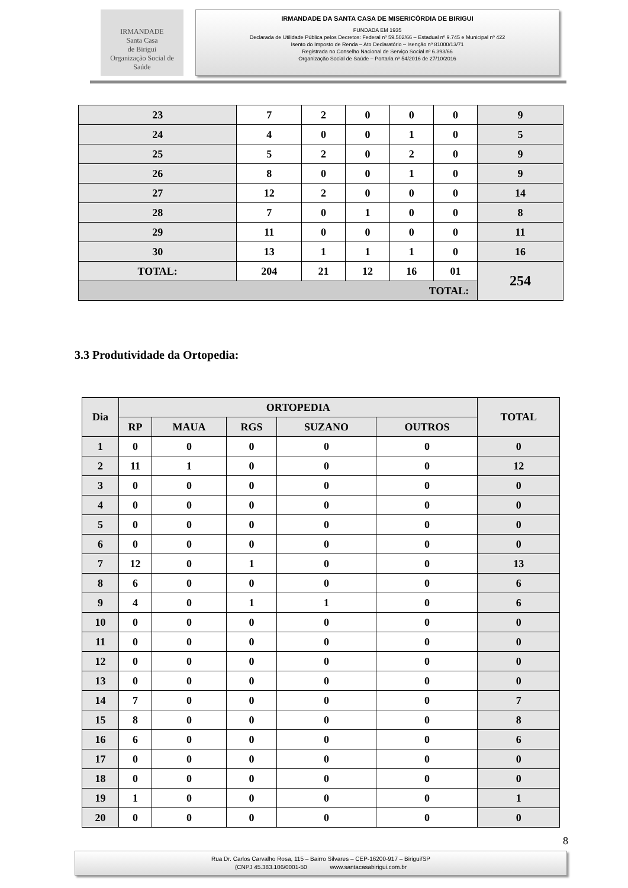IRMANDADE
Santa Casa
de Birigui
Organização Social de Saúde
IRMANDADE DA SANTA CASA DE MISERICÓRDIA DE BIRIGUI
FUNDADA EM 1935
Declarada de Utilidade Pública pelos Decretos: Federal nº 59.502/66 – Estadual nº 9.745 e Municipal nº 422
Isento do Imposto de Renda – Ato Declaratório – Isenção nº 81000/13/71
Registrada no Conselho Nacional de Serviço Social nº 6.393/66
Organização Social de Saúde – Portaria nº 54/2016 de 27/10/2016
| 23 | 7 | 2 | 0 | 0 | 0 | 9 |
| 24 | 4 | 0 | 0 | 1 | 0 | 5 |
| 25 | 5 | 2 | 0 | 2 | 0 | 9 |
| 26 | 8 | 0 | 0 | 1 | 0 | 9 |
| 27 | 12 | 2 | 0 | 0 | 0 | 14 |
| 28 | 7 | 0 | 1 | 0 | 0 | 8 |
| 29 | 11 | 0 | 0 | 0 | 0 | 11 |
| 30 | 13 | 1 | 1 | 1 | 0 | 16 |
| TOTAL: | 204 | 21 | 12 | 16 | 01 | 254 |
| TOTAL: | | | | | | |
3.3 Produtividade da Ortopedia:
| Dia | ORTOPEDIA | | | | | TOTAL |
| --- | --- | --- | --- | --- | --- | --- |
| | RP | MAUA | RGS | SUZANO | OUTROS | |
| 1 | 0 | 0 | 0 | 0 | 0 | 0 |
| 2 | 11 | 1 | 0 | 0 | 0 | 12 |
| 3 | 0 | 0 | 0 | 0 | 0 | 0 |
| 4 | 0 | 0 | 0 | 0 | 0 | 0 |
| 5 | 0 | 0 | 0 | 0 | 0 | 0 |
| 6 | 0 | 0 | 0 | 0 | 0 | 0 |
| 7 | 12 | 0 | 1 | 0 | 0 | 13 |
| 8 | 6 | 0 | 0 | 0 | 0 | 6 |
| 9 | 4 | 0 | 1 | 1 | 0 | 6 |
| 10 | 0 | 0 | 0 | 0 | 0 | 0 |
| 11 | 0 | 0 | 0 | 0 | 0 | 0 |
| 12 | 0 | 0 | 0 | 0 | 0 | 0 |
| 13 | 0 | 0 | 0 | 0 | 0 | 0 |
| 14 | 7 | 0 | 0 | 0 | 0 | 7 |
| 15 | 8 | 0 | 0 | 0 | 0 | 8 |
| 16 | 6 | 0 | 0 | 0 | 0 | 6 |
| 17 | 0 | 0 | 0 | 0 | 0 | 0 |
| 18 | 0 | 0 | 0 | 0 | 0 | 0 |
| 19 | 1 | 0 | 0 | 0 | 0 | 1 |
| 20 | 0 | 0 | 0 | 0 | 0 | 0 |
8
Rua Dr. Carlos Carvalho Rosa, 115 – Bairro Silvares – CEP-16200-917 – Birigui/SP
(CNPJ 45.383.106/0001-50 www.santacasabirigui.com.br